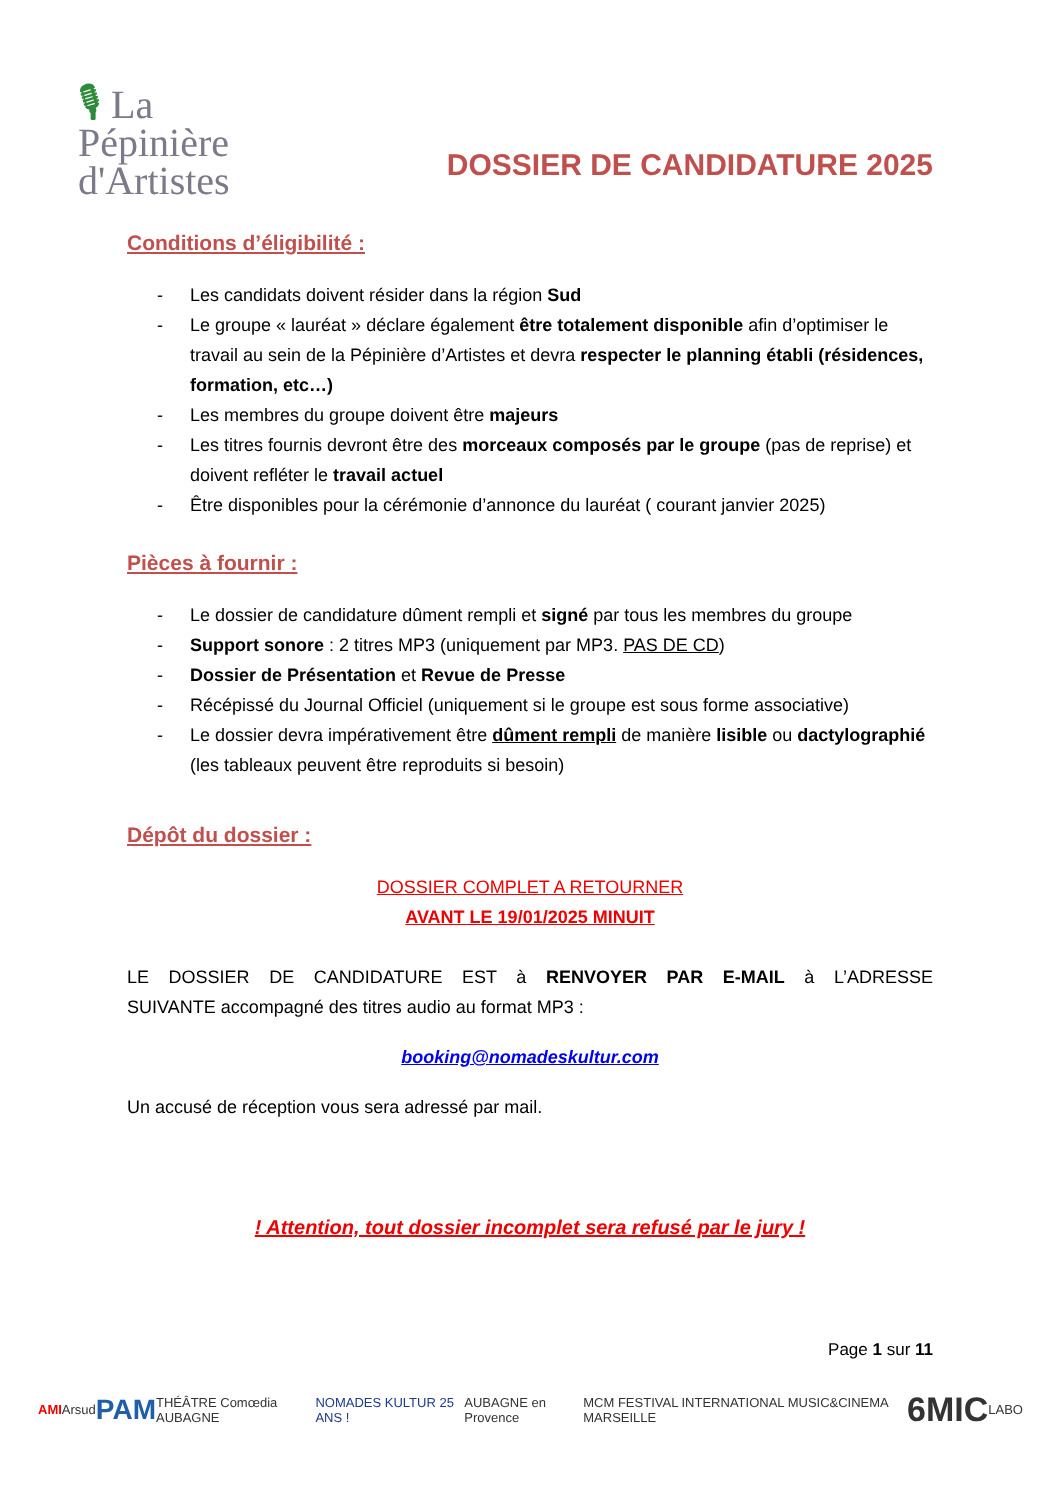🎙 La
Pépinière
d'Artistes
DOSSIER DE CANDIDATURE 2025
Conditions d’éligibilité :
- Les candidats doivent résider dans la région Sud
- Le groupe « lauréat » déclare également être totalement disponible afin d’optimiser le travail au sein de la Pépinière d’Artistes et devra respecter le planning établi (résidences, formation, etc…)
- Les membres du groupe doivent être majeurs
- Les titres fournis devront être des morceaux composés par le groupe (pas de reprise) et doivent refléter le travail actuel
- Être disponibles pour la cérémonie d’annonce du lauréat ( courant janvier 2025)
Pièces à fournir :
- Le dossier de candidature dûment rempli et signé par tous les membres du groupe
- Support sonore : 2 titres MP3 (uniquement par MP3. PAS DE CD)
- Dossier de Présentation et Revue de Presse
- Récépissé du Journal Officiel (uniquement si le groupe est sous forme associative)
- Le dossier devra impérativement être dûment rempli de manière lisible ou dactylographié (les tableaux peuvent être reproduits si besoin)
Dépôt du dossier :
DOSSIER COMPLET A RETOURNER
AVANT LE 19/01/2025 MINUIT
LE DOSSIER DE CANDIDATURE EST à RENVOYER PAR E-MAIL à L’ADRESSE
SUIVANTE accompagné des titres audio au format MP3 :
booking@nomadeskultur.com
Un accusé de réception vous sera adressé par mail.
! Attention, tout dossier incomplet sera refusé par le jury !
Page 1 sur 11
AMI Arsud PAM THÉÂTRE Comœdia AUBAGNE NOMADES KULTUR 25 ANS ! AUBAGNE en Provence MCM FESTIVAL INTERNATIONAL MUSIC&CINEMA MARSEILLE 6MIC LABO